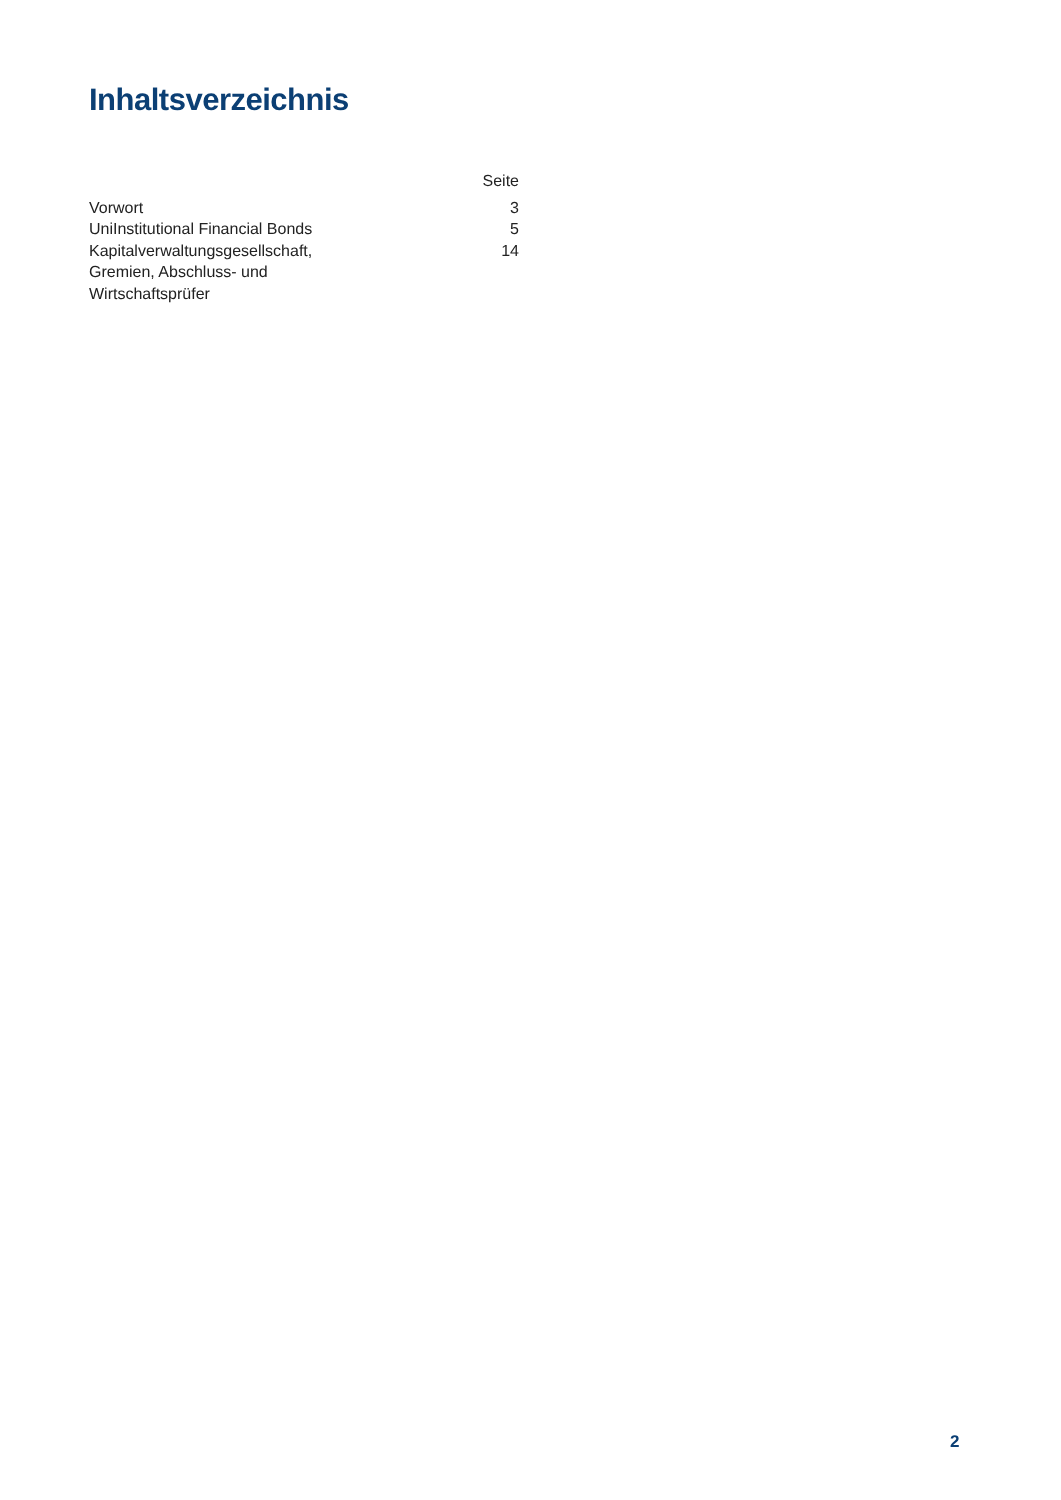Inhaltsverzeichnis
| | Seite |
| --- | --- |
| Vorwort | 3 |
| UniInstitutional Financial Bonds | 5 |
| Kapitalverwaltungsgesellschaft, Gremien, Abschluss- und Wirtschaftsprüfer | 14 |
2